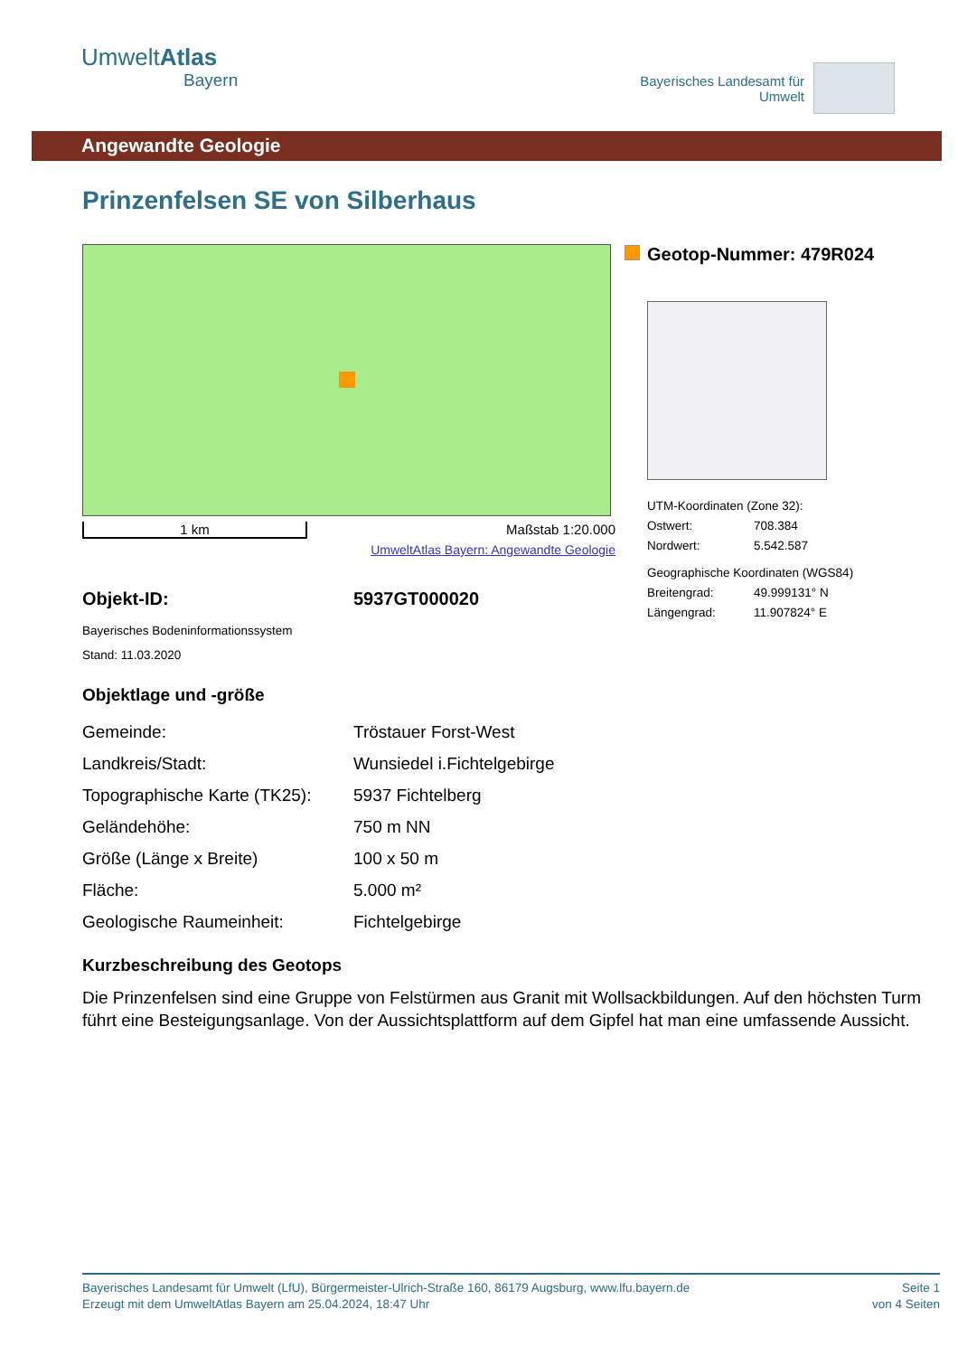UmweltAtlas
Bayern
Bayerisches Landesamt für
Umwelt
Angewandte Geologie
Prinzenfelsen SE von Silberhaus
1 km Maßstab 1:20.000
UmweltAtlas Bayern: Angewandte Geologie
Objekt-ID: 5937GT000020
Bayerisches Bodeninformationssystem
Stand: 11.03.2020
Geotop-Nummer: 479R024
UTM-Koordinaten (Zone 32):
Ostwert: 708.384
Nordwert: 5.542.587
Geographische Koordinaten (WGS84)
Breitengrad: 49.999131° N
Längengrad: 11.907824° E
Objektlage und -größe
| Gemeinde: | Tröstauer Forst-West |
| Landkreis/Stadt: | Wunsiedel i.Fichtelgebirge |
| Topographische Karte (TK25): | 5937 Fichtelberg |
| Geländehöhe: | 750 m NN |
| Größe (Länge x Breite) | 100 x 50 m |
| Fläche: | 5.000 m² |
| Geologische Raumeinheit: | Fichtelgebirge |
Kurzbeschreibung des Geotops
Die Prinzenfelsen sind eine Gruppe von Felstürmen aus Granit mit Wollsackbildungen. Auf den höchsten Turm führt eine Besteigungsanlage. Von der Aussichtsplattform auf dem Gipfel hat man eine umfassende Aussicht.
Bayerisches Landesamt für Umwelt (LfU), Bürgermeister-Ulrich-Straße 160, 86179 Augsburg, www.lfu.bayern.de
Erzeugt mit dem UmweltAtlas Bayern am 25.04.2024, 18:47 Uhr
Seite 1
von 4 Seiten